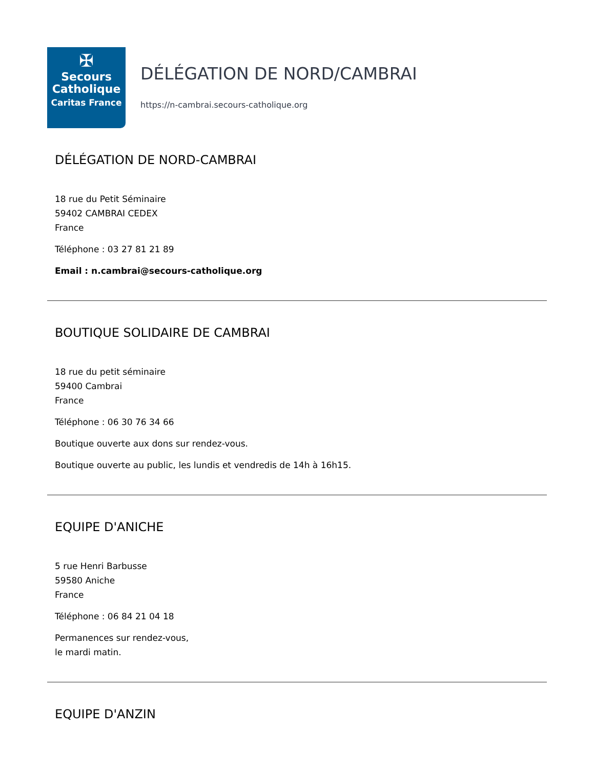✠
Secours
Catholique
Caritas France
DÉLÉGATION DE NORD/CAMBRAI
https://n-cambrai.secours-catholique.org
DÉLÉGATION DE NORD-CAMBRAI
18 rue du Petit Séminaire
59402 CAMBRAI CEDEX
France
Téléphone : 03 27 81 21 89
Email : n.cambrai@secours-catholique.org
BOUTIQUE SOLIDAIRE DE CAMBRAI
18 rue du petit séminaire
59400 Cambrai
France
Téléphone : 06 30 76 34 66
Boutique ouverte aux dons sur rendez-vous.
Boutique ouverte au public, les lundis et vendredis de 14h à 16h15.
EQUIPE D'ANICHE
5 rue Henri Barbusse
59580 Aniche
France
Téléphone : 06 84 21 04 18
Permanences sur rendez-vous,
le mardi matin.
EQUIPE D'ANZIN